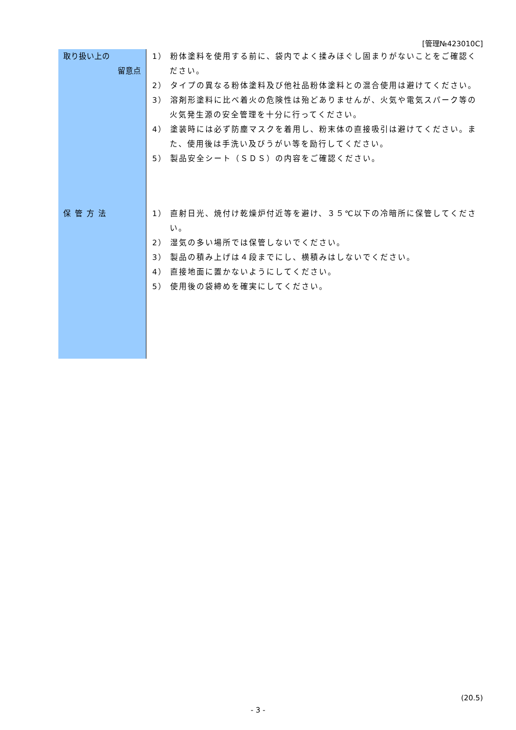[管理№423010C]
| 取り扱い上の 留意点 | 1） 粉体塗料を使用する前に、袋内でよく揉みほぐし固まりがないことをご確認ください。 2） タイプの異なる粉体塗料及び他社品粉体塗料との混合使用は避けてください。 3） 溶剤形塗料に比べ着火の危険性は殆どありませんが、火気や電気スパーク等の火気発生源の安全管理を十分に行ってください。 4） 塗装時には必ず防塵マスクを着用し、粉末体の直接吸引は避けてください。また、使用後は手洗い及びうがい等を励行してください。 5） 製品安全シート（ＳＤＳ）の内容をご確認ください。 |
| 保管方法 | 1） 直射日光、焼付け乾燥炉付近等を避け、３５℃以下の冷暗所に保管してください。 2） 湿気の多い場所では保管しないでください。 3） 製品の積み上げは４段までにし、横積みはしないでください。 4） 直接地面に置かないようにしてください。 5） 使用後の袋締めを確実にしてください。 |
(20.5)
- 3 -